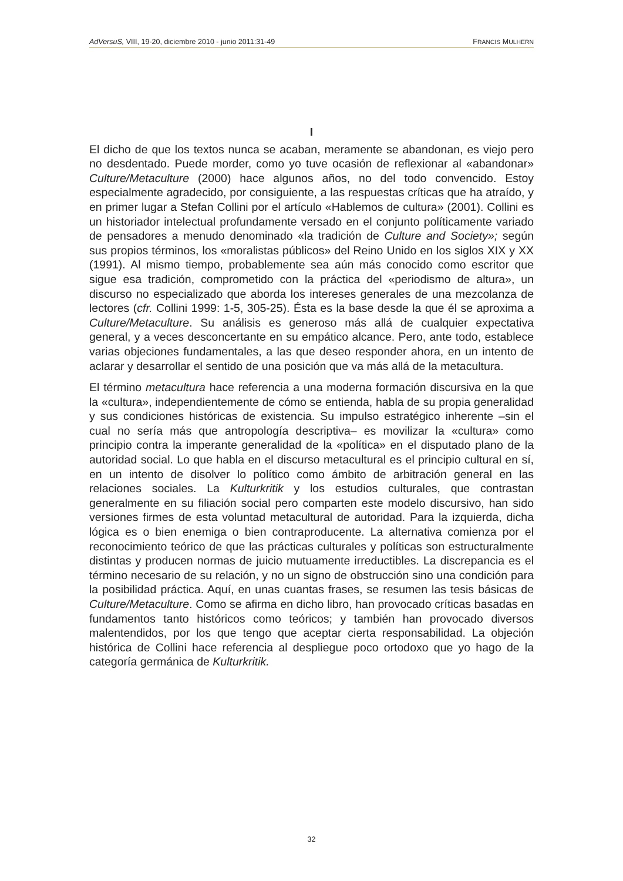AdVersuS, VIII, 19-20, diciembre 2010 - junio 2011:31-49 FRANCIS MULHERN
I
El dicho de que los textos nunca se acaban, meramente se abandonan, es viejo pero no desdentado. Puede morder, como yo tuve ocasión de reflexionar al «abandonar» Culture/Metaculture (2000) hace algunos años, no del todo convencido. Estoy especialmente agradecido, por consiguiente, a las respuestas críticas que ha atraído, y en primer lugar a Stefan Collini por el artículo «Hablemos de cultura» (2001). Collini es un historiador intelectual profundamente versado en el conjunto políticamente variado de pensadores a menudo denominado «la tradición de Culture and Society»; según sus propios términos, los «moralistas públicos» del Reino Unido en los siglos XIX y XX (1991). Al mismo tiempo, probablemente sea aún más conocido como escritor que sigue esa tradición, comprometido con la práctica del «periodismo de altura», un discurso no especializado que aborda los intereses generales de una mezcolanza de lectores (cfr. Collini 1999: 1-5, 305-25). Ésta es la base desde la que él se aproxima a Culture/Metaculture. Su análisis es generoso más allá de cualquier expectativa general, y a veces desconcertante en su empático alcance. Pero, ante todo, establece varias objeciones fundamentales, a las que deseo responder ahora, en un intento de aclarar y desarrollar el sentido de una posición que va más allá de la metacultura.
El término metacultura hace referencia a una moderna formación discursiva en la que la «cultura», independientemente de cómo se entienda, habla de su propia generalidad y sus condiciones históricas de existencia. Su impulso estratégico inherente –sin el cual no sería más que antropología descriptiva– es movilizar la «cultura» como principio contra la imperante generalidad de la «política» en el disputado plano de la autoridad social. Lo que habla en el discurso metacultural es el principio cultural en sí, en un intento de disolver lo político como ámbito de arbitración general en las relaciones sociales. La Kulturkritik y los estudios culturales, que contrastan generalmente en su filiación social pero comparten este modelo discursivo, han sido versiones firmes de esta voluntad metacultural de autoridad. Para la izquierda, dicha lógica es o bien enemiga o bien contraproducente. La alternativa comienza por el reconocimiento teórico de que las prácticas culturales y políticas son estructuralmente distintas y producen normas de juicio mutuamente irreductibles. La discrepancia es el término necesario de su relación, y no un signo de obstrucción sino una condición para la posibilidad práctica. Aquí, en unas cuantas frases, se resumen las tesis básicas de Culture/Metaculture. Como se afirma en dicho libro, han provocado críticas basadas en fundamentos tanto históricos como teóricos; y también han provocado diversos malentendidos, por los que tengo que aceptar cierta responsabilidad. La objeción histórica de Collini hace referencia al despliegue poco ortodoxo que yo hago de la categoría germánica de Kulturkritik.
32